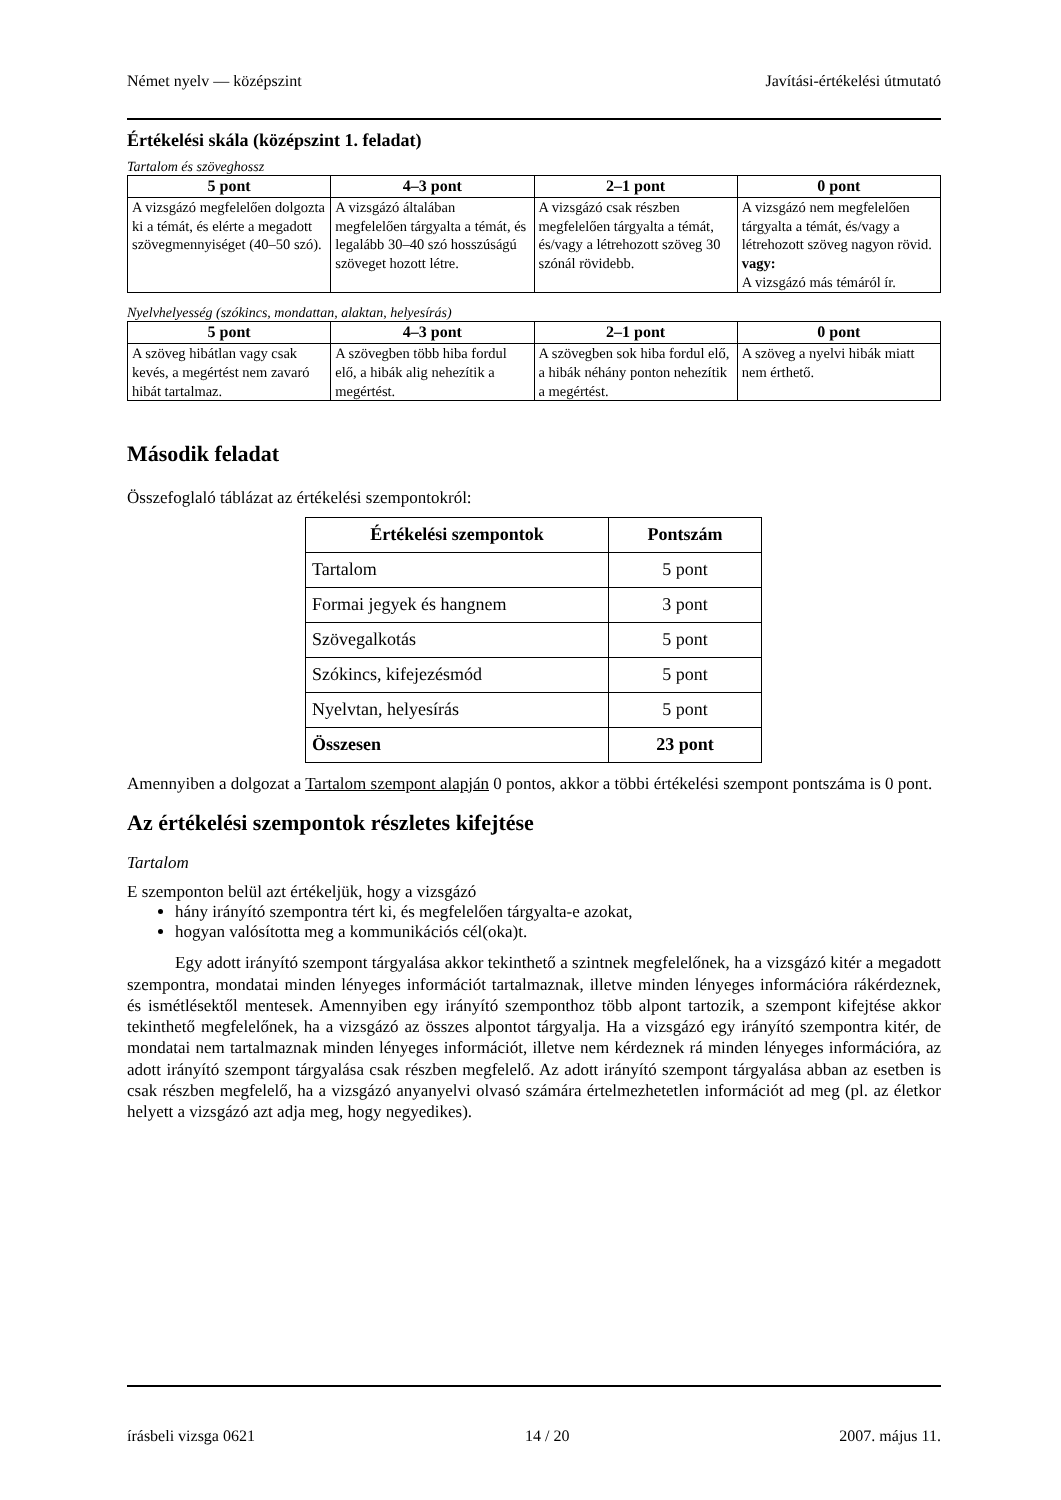Német nyelv — középszint Javítási-értékelési útmutató
Értékelési skála (középszint 1. feladat)
Tartalom és szöveghossz
| 5 pont | 4–3 pont | 2–1 pont | 0 pont |
| --- | --- | --- | --- |
| A vizsgázó megfelelően dolgozta ki a témát, és elérte a megadott szövegmennyiséget (40–50 szó). | A vizsgázó általában megfelelően tárgyalta a témát, és legalább 30–40 szó hosszúságú szöveget hozott létre. | A vizsgázó csak részben megfelelően tárgyalta a témát, és/vagy a létrehozott szöveg 30 szónál rövidebb. | A vizsgázó nem megfelelően tárgyalta a témát, és/vagy a létrehozott szöveg nagyon rövid. vagy: A vizsgázó más témáról ír. |
Nyelvhelyesség (szókincs, mondattan, alaktan, helyesírás)
| 5 pont | 4–3 pont | 2–1 pont | 0 pont |
| --- | --- | --- | --- |
| A szöveg hibátlan vagy csak kevés, a megértést nem zavaró hibát tartalmaz. | A szövegben több hiba fordul elő, a hibák alig nehezítik a megértést. | A szövegben sok hiba fordul elő, a hibák néhány ponton nehezítik a megértést. | A szöveg a nyelvi hibák miatt nem érthető. |
Második feladat
Összefoglaló táblázat az értékelési szempontokról:
| Értékelési szempontok | Pontszám |
| --- | --- |
| Tartalom | 5 pont |
| Formai jegyek és hangnem | 3 pont |
| Szövegalkotás | 5 pont |
| Szókincs, kifejezésmód | 5 pont |
| Nyelvtan, helyesírás | 5 pont |
| Összesen | 23 pont |
Amennyiben a dolgozat a Tartalom szempont alapján 0 pontos, akkor a többi értékelési szempont pontszáma is 0 pont.
Az értékelési szempontok részletes kifejtése
Tartalom
E szemponton belül azt értékeljük, hogy a vizsgázó
hány irányító szempontra tért ki, és megfelelően tárgyalta-e azokat,
hogyan valósította meg a kommunikációs cél(oka)t.
Egy adott irányító szempont tárgyalása akkor tekinthető a szintnek megfelelőnek, ha a vizsgázó kitér a megadott szempontra, mondatai minden lényeges információt tartalmaznak, illetve minden lényeges információra rákérdeznek, és ismétlésektől mentesek. Amennyiben egy irányító szemponthoz több alpont tartozik, a szempont kifejtése akkor tekinthető megfelelőnek, ha a vizsgázó az összes alpontot tárgyalja. Ha a vizsgázó egy irányító szempontra kitér, de mondatai nem tartalmaznak minden lényeges információt, illetve nem kérdeznek rá minden lényeges információra, az adott irányító szempont tárgyalása csak részben megfelelő. Az adott irányító szempont tárgyalása abban az esetben is csak részben megfelelő, ha a vizsgázó anyanyelvi olvasó számára értelmezhetetlen információt ad meg (pl. az életkor helyett a vizsgázó azt adja meg, hogy negyedikes).
írásbeli vizsga 0621 14 / 20 2007. május 11.